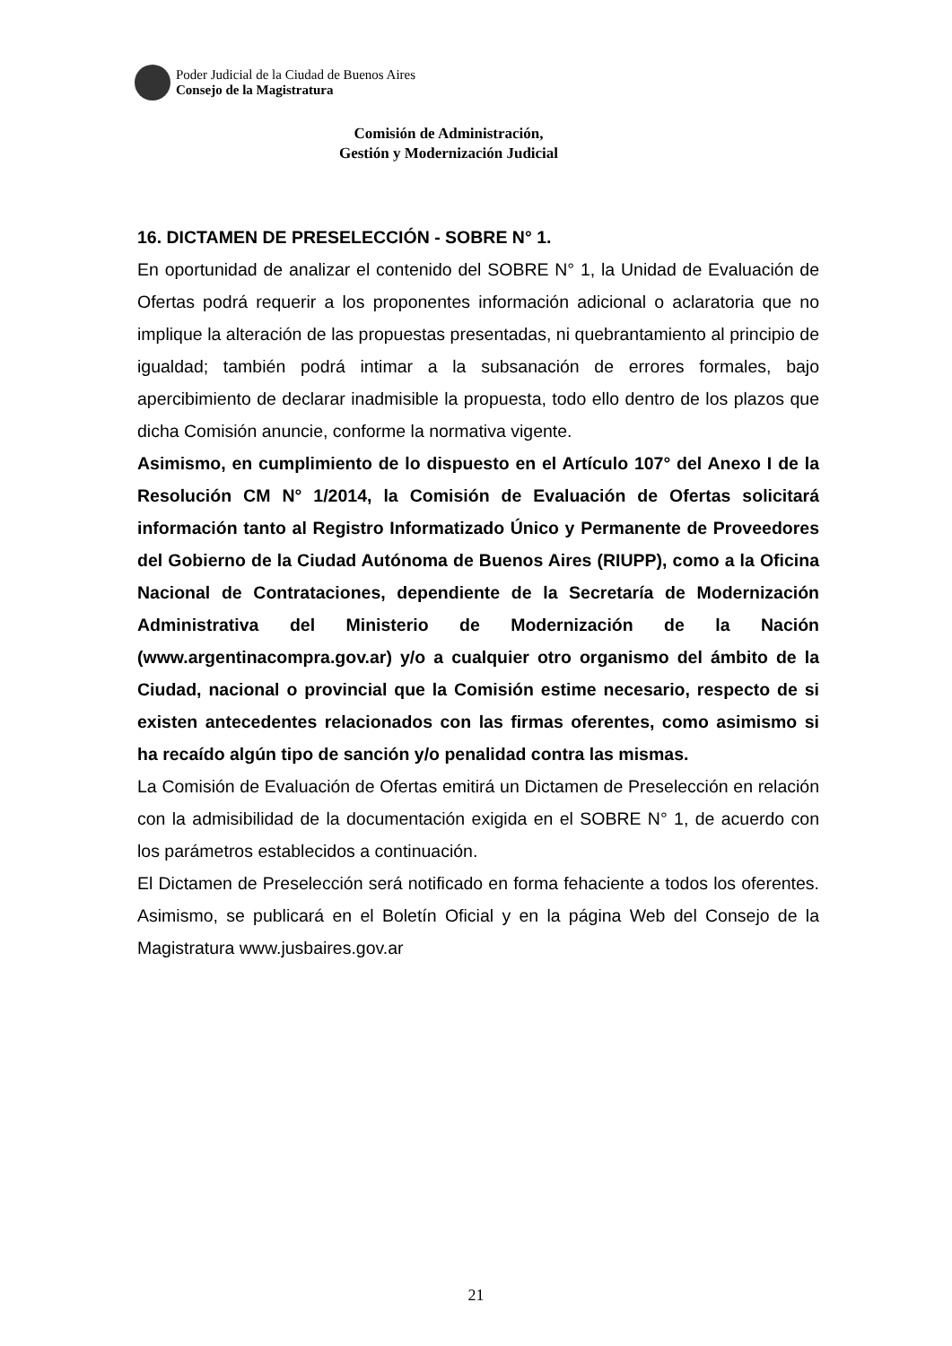Poder Judicial de la Ciudad de Buenos Aires
Consejo de la Magistratura
Comisión de Administración,
Gestión y Modernización Judicial
16. DICTAMEN DE PRESELECCIÓN - SOBRE N° 1.
En oportunidad de analizar el contenido del SOBRE N° 1, la Unidad de Evaluación de Ofertas podrá requerir a los proponentes información adicional o aclaratoria que no implique la alteración de las propuestas presentadas, ni quebrantamiento al principio de igualdad; también podrá intimar a la subsanación de errores formales, bajo apercibimiento de declarar inadmisible la propuesta, todo ello dentro de los plazos que dicha Comisión anuncie, conforme la normativa vigente.
Asimismo, en cumplimiento de lo dispuesto en el Artículo 107° del Anexo I de la Resolución CM N° 1/2014, la Comisión de Evaluación de Ofertas solicitará información tanto al Registro Informatizado Único y Permanente de Proveedores del Gobierno de la Ciudad Autónoma de Buenos Aires (RIUPP), como a la Oficina Nacional de Contrataciones, dependiente de la Secretaría de Modernización Administrativa del Ministerio de Modernización de la Nación (www.argentinacompra.gov.ar) y/o a cualquier otro organismo del ámbito de la Ciudad, nacional o provincial que la Comisión estime necesario, respecto de si existen antecedentes relacionados con las firmas oferentes, como asimismo si ha recaído algún tipo de sanción y/o penalidad contra las mismas.
La Comisión de Evaluación de Ofertas emitirá un Dictamen de Preselección en relación con la admisibilidad de la documentación exigida en el SOBRE N° 1, de acuerdo con los parámetros establecidos a continuación.
El Dictamen de Preselección será notificado en forma fehaciente a todos los oferentes. Asimismo, se publicará en el Boletín Oficial y en la página Web del Consejo de la Magistratura www.jusbaires.gov.ar
21